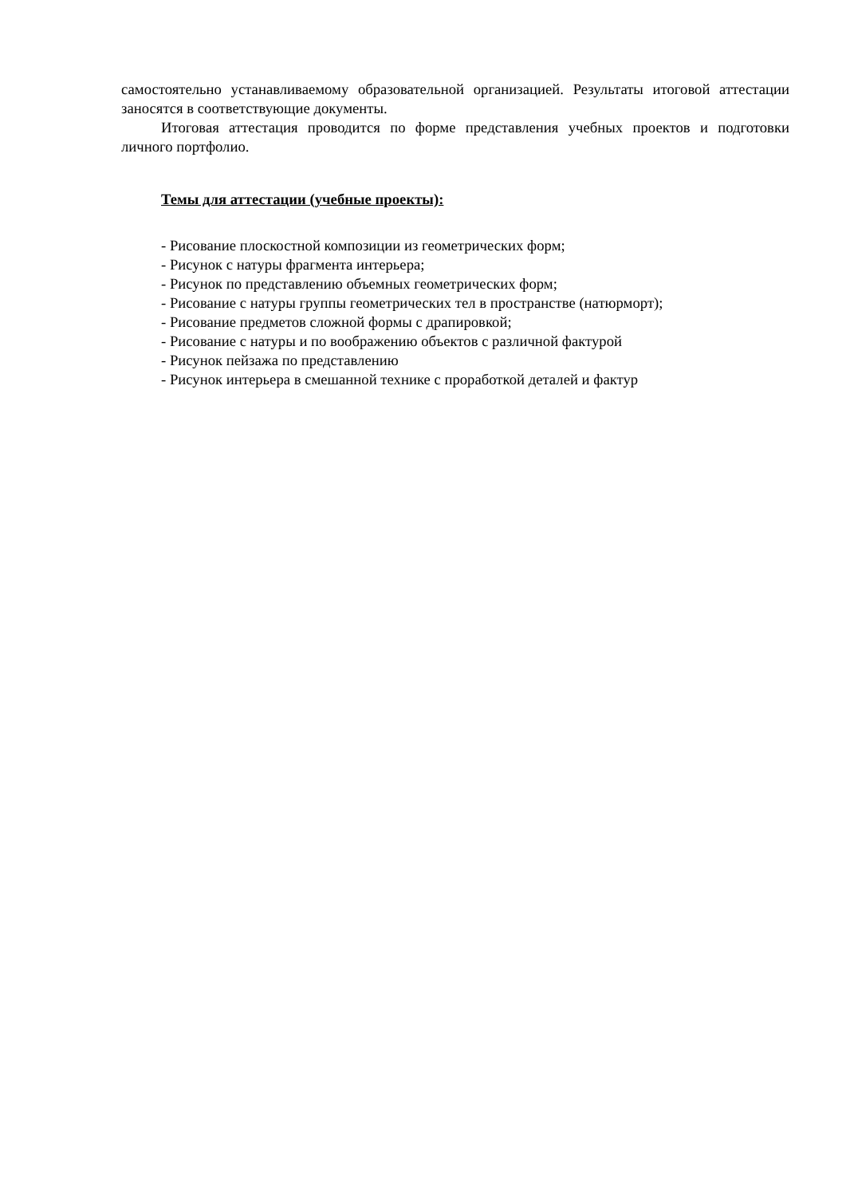самостоятельно устанавливаемому образовательной организацией. Результаты итоговой аттестации заносятся в соответствующие документы.
Итоговая аттестация проводится по форме представления учебных проектов и подготовки личного портфолио.
Темы для аттестации (учебные проекты):
- Рисование плоскостной композиции из геометрических форм;
- Рисунок с натуры фрагмента интерьера;
- Рисунок по представлению объемных геометрических форм;
- Рисование с натуры группы геометрических тел в пространстве (натюрморт);
- Рисование предметов сложной формы с драпировкой;
- Рисование с натуры и по воображению объектов с различной фактурой
- Рисунок пейзажа по представлению
- Рисунок интерьера в смешанной технике с проработкой деталей и фактур